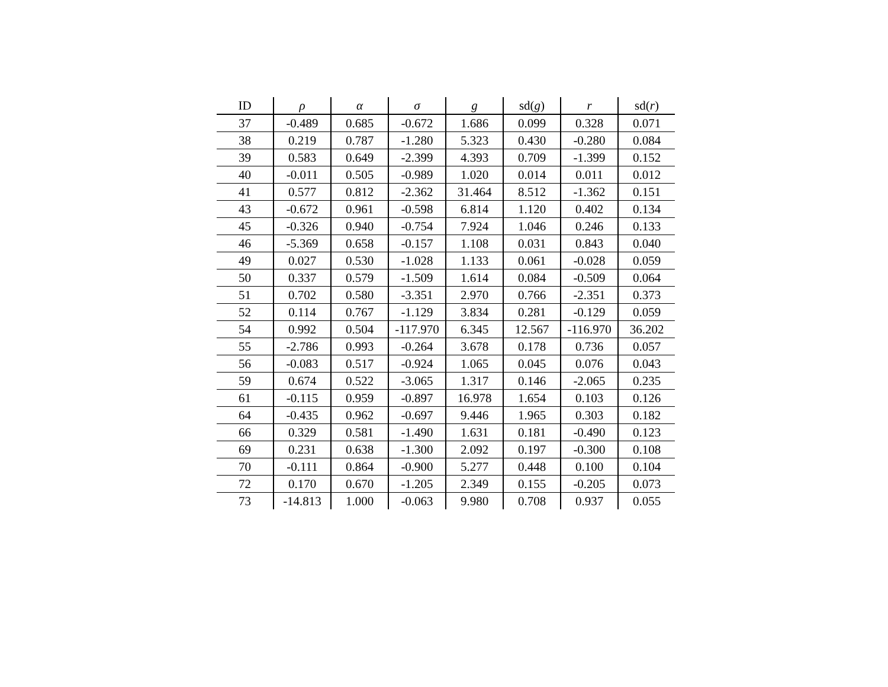| ID | ρ | α | σ | g | sd( g ) | r | sd( r ) |
| --- | --- | --- | --- | --- | --- | --- | --- |
| 37 | -0.489 | 0.685 | -0.672 | 1.686 | 0.099 | 0.328 | 0.071 |
| 38 | 0.219 | 0.787 | -1.280 | 5.323 | 0.430 | -0.280 | 0.084 |
| 39 | 0.583 | 0.649 | -2.399 | 4.393 | 0.709 | -1.399 | 0.152 |
| 40 | -0.011 | 0.505 | -0.989 | 1.020 | 0.014 | 0.011 | 0.012 |
| 41 | 0.577 | 0.812 | -2.362 | 31.464 | 8.512 | -1.362 | 0.151 |
| 43 | -0.672 | 0.961 | -0.598 | 6.814 | 1.120 | 0.402 | 0.134 |
| 45 | -0.326 | 0.940 | -0.754 | 7.924 | 1.046 | 0.246 | 0.133 |
| 46 | -5.369 | 0.658 | -0.157 | 1.108 | 0.031 | 0.843 | 0.040 |
| 49 | 0.027 | 0.530 | -1.028 | 1.133 | 0.061 | -0.028 | 0.059 |
| 50 | 0.337 | 0.579 | -1.509 | 1.614 | 0.084 | -0.509 | 0.064 |
| 51 | 0.702 | 0.580 | -3.351 | 2.970 | 0.766 | -2.351 | 0.373 |
| 52 | 0.114 | 0.767 | -1.129 | 3.834 | 0.281 | -0.129 | 0.059 |
| 54 | 0.992 | 0.504 | -117.970 | 6.345 | 12.567 | -116.970 | 36.202 |
| 55 | -2.786 | 0.993 | -0.264 | 3.678 | 0.178 | 0.736 | 0.057 |
| 56 | -0.083 | 0.517 | -0.924 | 1.065 | 0.045 | 0.076 | 0.043 |
| 59 | 0.674 | 0.522 | -3.065 | 1.317 | 0.146 | -2.065 | 0.235 |
| 61 | -0.115 | 0.959 | -0.897 | 16.978 | 1.654 | 0.103 | 0.126 |
| 64 | -0.435 | 0.962 | -0.697 | 9.446 | 1.965 | 0.303 | 0.182 |
| 66 | 0.329 | 0.581 | -1.490 | 1.631 | 0.181 | -0.490 | 0.123 |
| 69 | 0.231 | 0.638 | -1.300 | 2.092 | 0.197 | -0.300 | 0.108 |
| 70 | -0.111 | 0.864 | -0.900 | 5.277 | 0.448 | 0.100 | 0.104 |
| 72 | 0.170 | 0.670 | -1.205 | 2.349 | 0.155 | -0.205 | 0.073 |
| 73 | -14.813 | 1.000 | -0.063 | 9.980 | 0.708 | 0.937 | 0.055 |